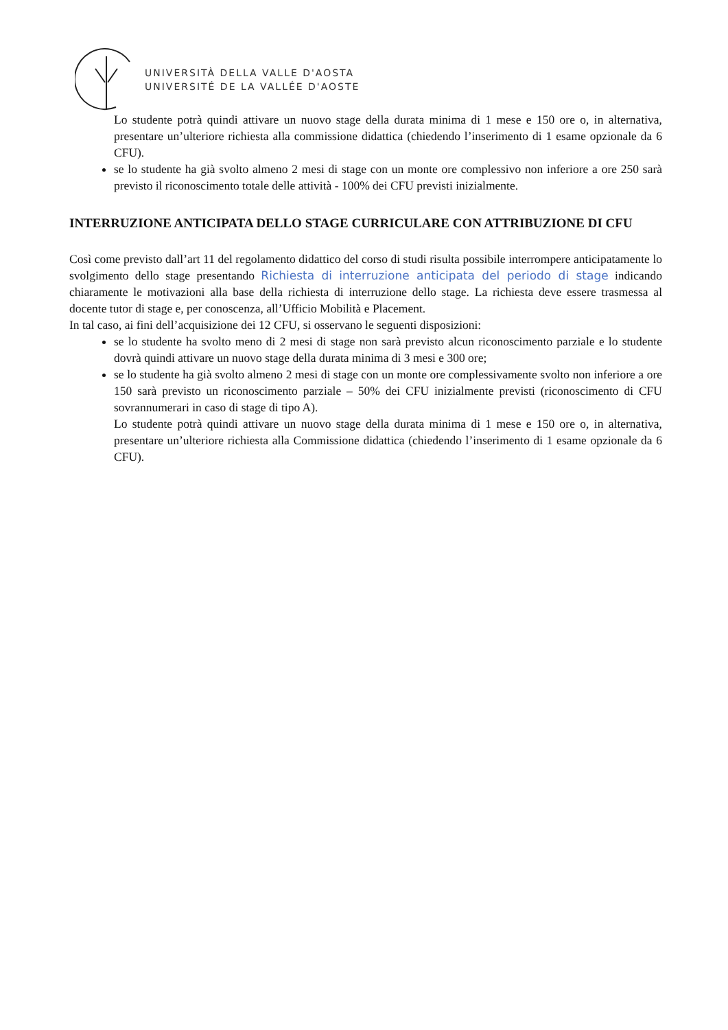UNIVERSITÀ DELLA VALLE D'AOSTA
UNIVERSITÉ DE LA VALLÉE D'AOSTE
Lo studente potrà quindi attivare un nuovo stage della durata minima di 1 mese e 150 ore o, in alternativa, presentare un’ulteriore richiesta alla commissione didattica (chiedendo l’inserimento di 1 esame opzionale da 6 CFU).
se lo studente ha già svolto almeno 2 mesi di stage con un monte ore complessivo non inferiore a ore 250 sarà previsto il riconoscimento totale delle attività - 100% dei CFU previsti inizialmente.
INTERRUZIONE ANTICIPATA DELLO STAGE CURRICULARE CON ATTRIBUZIONE DI CFU
Così come previsto dall’art 11 del regolamento didattico del corso di studi risulta possibile interrompere anticipatamente lo svolgimento dello stage presentando Richiesta di interruzione anticipata del periodo di stage indicando chiaramente le motivazioni alla base della richiesta di interruzione dello stage. La richiesta deve essere trasmessa al docente tutor di stage e, per conoscenza, all’Ufficio Mobilità e Placement.
In tal caso, ai fini dell’acquisizione dei 12 CFU, si osservano le seguenti disposizioni:
se lo studente ha svolto meno di 2 mesi di stage non sarà previsto alcun riconoscimento parziale e lo studente dovrà quindi attivare un nuovo stage della durata minima di 3 mesi e 300 ore;
se lo studente ha già svolto almeno 2 mesi di stage con un monte ore complessivamente svolto non inferiore a ore 150 sarà previsto un riconoscimento parziale – 50% dei CFU inizialmente previsti (riconoscimento di CFU sovrannumerari in caso di stage di tipo A).
Lo studente potrà quindi attivare un nuovo stage della durata minima di 1 mese e 150 ore o, in alternativa, presentare un’ulteriore richiesta alla Commissione didattica (chiedendo l’inserimento di 1 esame opzionale da 6 CFU).